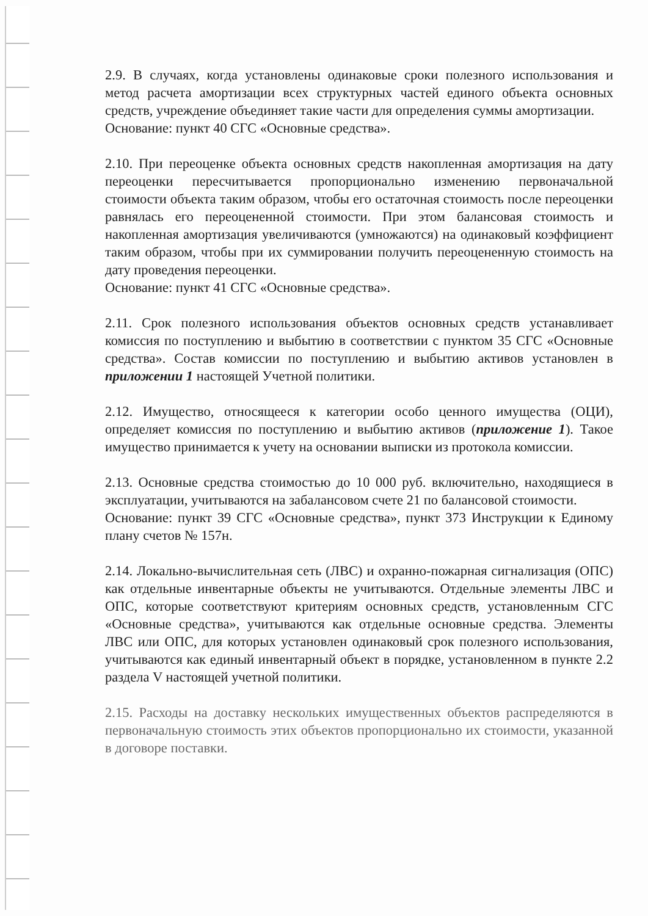2.9. В случаях, когда установлены одинаковые сроки полезного использования и метод расчета амортизации всех структурных частей единого объекта основных средств, учреждение объединяет такие части для определения суммы амортизации.
Основание: пункт 40 СГС «Основные средства».
2.10. При переоценке объекта основных средств накопленная амортизация на дату переоценки пересчитывается пропорционально изменению первоначальной стоимости объекта таким образом, чтобы его остаточная стоимость после переоценки равнялась его переоцененной стоимости. При этом балансовая стоимость и накопленная амортизация увеличиваются (умножаются) на одинаковый коэффициент таким образом, чтобы при их суммировании получить переоцененную стоимость на дату проведения переоценки.
Основание: пункт 41 СГС «Основные средства».
2.11. Срок полезного использования объектов основных средств устанавливает комиссия по поступлению и выбытию в соответствии с пунктом 35 СГС «Основные средства». Состав комиссии по поступлению и выбытию активов установлен в приложении 1 настоящей Учетной политики.
2.12. Имущество, относящееся к категории особо ценного имущества (ОЦИ), определяет комиссия по поступлению и выбытию активов (приложение 1). Такое имущество принимается к учету на основании выписки из протокола комиссии.
2.13. Основные средства стоимостью до 10 000 руб. включительно, находящиеся в эксплуатации, учитываются на забалансовом счете 21 по балансовой стоимости.
Основание: пункт 39 СГС «Основные средства», пункт 373 Инструкции к Единому плану счетов № 157н.
2.14. Локально-вычислительная сеть (ЛВС) и охранно-пожарная сигнализация (ОПС) как отдельные инвентарные объекты не учитываются. Отдельные элементы ЛВС и ОПС, которые соответствуют критериям основных средств, установленным СГС «Основные средства», учитываются как отдельные основные средства. Элементы ЛВС или ОПС, для которых установлен одинаковый срок полезного использования, учитываются как единый инвентарный объект в порядке, установленном в пункте 2.2 раздела V настоящей учетной политики.
2.15. Расходы на доставку нескольких имущественных объектов распределяются в первоначальную стоимость этих объектов пропорционально их стоимости, указанной в договоре поставки.